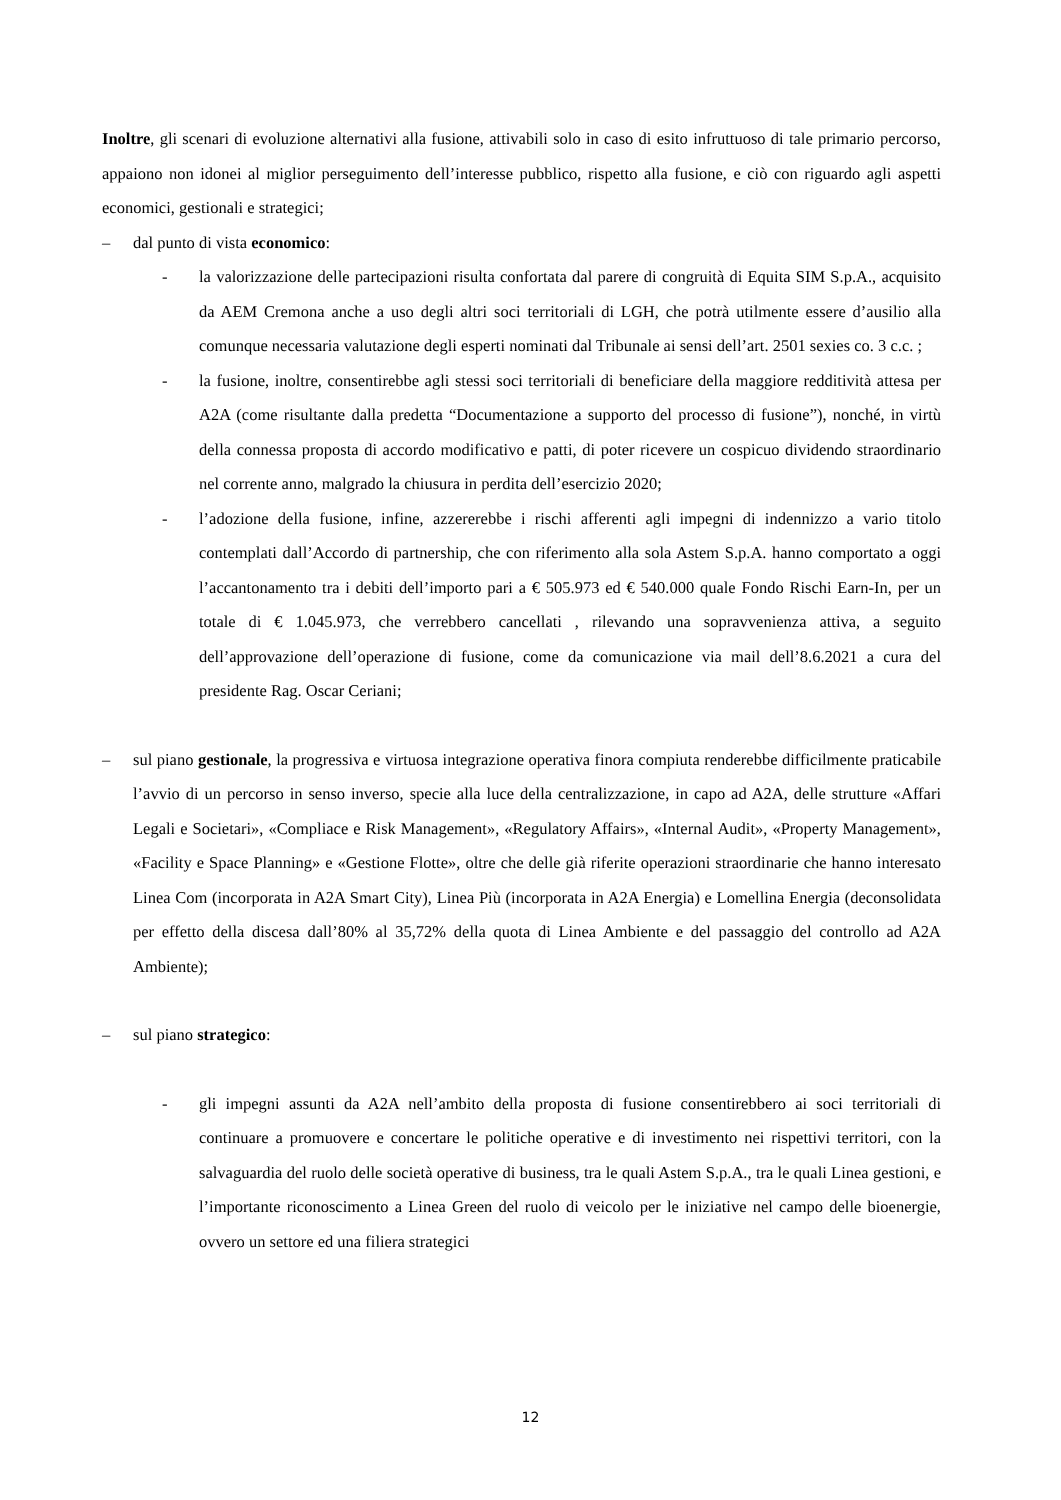Inoltre, gli scenari di evoluzione alternativi alla fusione, attivabili solo in caso di esito infruttuoso di tale primario percorso, appaiono non idonei al miglior perseguimento dell’interesse pubblico, rispetto alla fusione, e ciò con riguardo agli aspetti economici, gestionali e strategici;
– dal punto di vista economico:
- la valorizzazione delle partecipazioni risulta confortata dal parere di congruità di Equita SIM S.p.A., acquisito da AEM Cremona anche a uso degli altri soci territoriali di LGH, che potrà utilmente essere d’ausilio alla comunque necessaria valutazione degli esperti nominati dal Tribunale ai sensi dell’art. 2501 sexies co. 3 c.c. ;
- la fusione, inoltre, consentirebbe agli stessi soci territoriali di beneficiare della maggiore redditività attesa per A2A (come risultante dalla predetta “Documentazione a supporto del processo di fusione”), nonché, in virtù della connessa proposta di accordo modificativo e patti, di poter ricevere un cospicuo dividendo straordinario nel corrente anno, malgrado la chiusura in perdita dell’esercizio 2020;
- l’adozione della fusione, infine, azzererebbe i rischi afferenti agli impegni di indennizzo a vario titolo contemplati dall’Accordo di partnership, che con riferimento alla sola Astem S.p.A. hanno comportato a oggi l’accantonamento tra i debiti dell’importo pari a € 505.973 ed € 540.000 quale Fondo Rischi Earn-In, per un totale di € 1.045.973, che verrebbero cancellati , rilevando una sopravvenienza attiva, a seguito dell’approvazione dell’operazione di fusione, come da comunicazione via mail dell’8.6.2021 a cura del presidente Rag. Oscar Ceriani;
– sul piano gestionale, la progressiva e virtuosa integrazione operativa finora compiuta renderebbe difficilmente praticabile l’avvio di un percorso in senso inverso, specie alla luce della centralizzazione, in capo ad A2A, delle strutture «Affari Legali e Societari», «Compliace e Risk Management», «Regulatory Affairs», «Internal Audit», «Property Management», «Facility e Space Planning» e «Gestione Flotte», oltre che delle già riferite operazioni straordinarie che hanno interesato Linea Com (incorporata in A2A Smart City), Linea Più (incorporata in A2A Energia) e Lomellina Energia (deconsolidata per effetto della discesa dall’80% al 35,72% della quota di Linea Ambiente e del passaggio del controllo ad A2A Ambiente);
– sul piano strategico:
- gli impegni assunti da A2A nell’ambito della proposta di fusione consentirebbero ai soci territoriali di continuare a promuovere e concertare le politiche operative e di investimento nei rispettivi territori, con la salvaguardia del ruolo delle società operative di business, tra le quali Astem S.p.A., tra le quali Linea gestioni, e l’importante riconoscimento a Linea Green del ruolo di veicolo per le iniziative nel campo delle bioenergie, ovvero un settore ed una filiera strategici
12